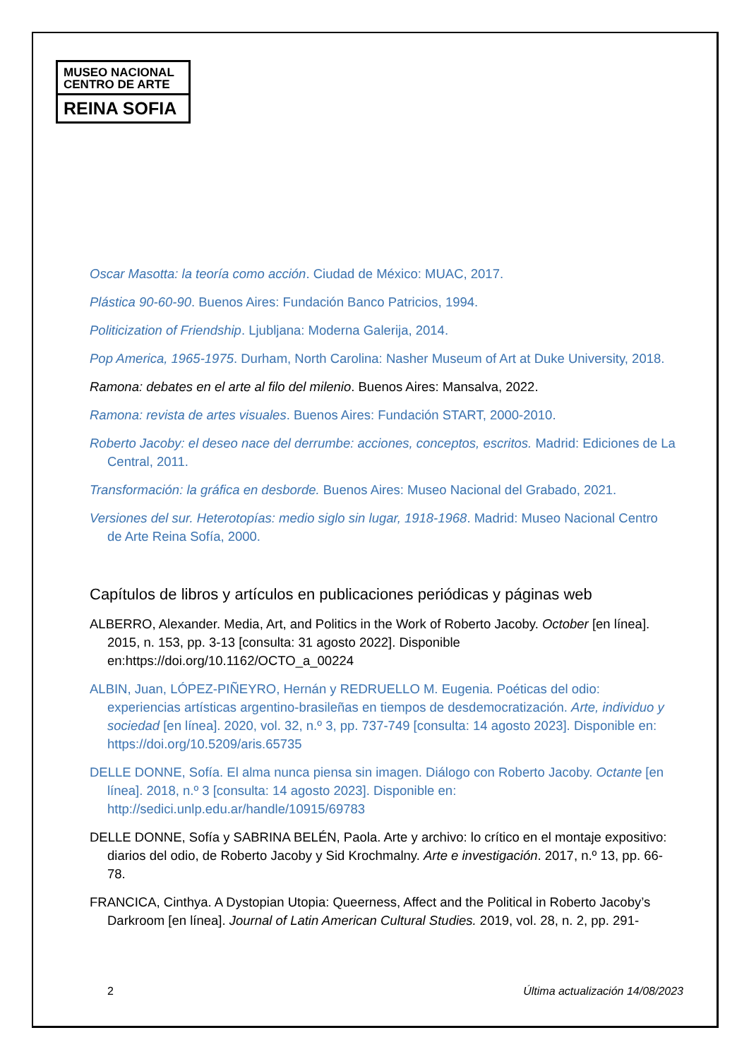MUSEO NACIONAL
CENTRO DE ARTE
REINA SOFIA
Oscar Masotta: la teoría como acción. Ciudad de México: MUAC, 2017.
Plástica 90-60-90. Buenos Aires: Fundación Banco Patricios, 1994.
Politicization of Friendship. Ljubljana: Moderna Galerija, 2014.
Pop America, 1965-1975. Durham, North Carolina: Nasher Museum of Art at Duke University, 2018.
Ramona: debates en el arte al filo del milenio. Buenos Aires: Mansalva, 2022.
Ramona: revista de artes visuales. Buenos Aires: Fundación START, 2000-2010.
Roberto Jacoby: el deseo nace del derrumbe: acciones, conceptos, escritos. Madrid: Ediciones de La Central, 2011.
Transformación: la gráfica en desborde. Buenos Aires: Museo Nacional del Grabado, 2021.
Versiones del sur. Heterotopías: medio siglo sin lugar, 1918-1968. Madrid: Museo Nacional Centro de Arte Reina Sofía, 2000.
Capítulos de libros y artículos en publicaciones periódicas y páginas web
ALBERRO, Alexander. Media, Art, and Politics in the Work of Roberto Jacoby. October [en línea]. 2015, n. 153, pp. 3-13 [consulta: 31 agosto 2022]. Disponible en:https://doi.org/10.1162/OCTO_a_00224
ALBIN, Juan, LÓPEZ-PIÑEYRO, Hernán y REDRUELLO M. Eugenia. Poéticas del odio: experiencias artísticas argentino-brasileñas en tiempos de desdemocratización. Arte, individuo y sociedad [en línea]. 2020, vol. 32, n.º 3, pp. 737-749 [consulta: 14 agosto 2023]. Disponible en: https://doi.org/10.5209/aris.65735
DELLE DONNE, Sofía. El alma nunca piensa sin imagen. Diálogo con Roberto Jacoby. Octante [en línea]. 2018, n.º 3 [consulta: 14 agosto 2023]. Disponible en: http://sedici.unlp.edu.ar/handle/10915/69783
DELLE DONNE, Sofía y SABRINA BELÉN, Paola. Arte y archivo: lo crítico en el montaje expositivo: diarios del odio, de Roberto Jacoby y Sid Krochmalny. Arte e investigación. 2017, n.º 13, pp. 66-78.
FRANCICA, Cinthya. A Dystopian Utopia: Queerness, Affect and the Political in Roberto Jacoby’s Darkroom [en línea]. Journal of Latin American Cultural Studies. 2019, vol. 28, n. 2, pp. 291-
2 Última actualización 14/08/2023